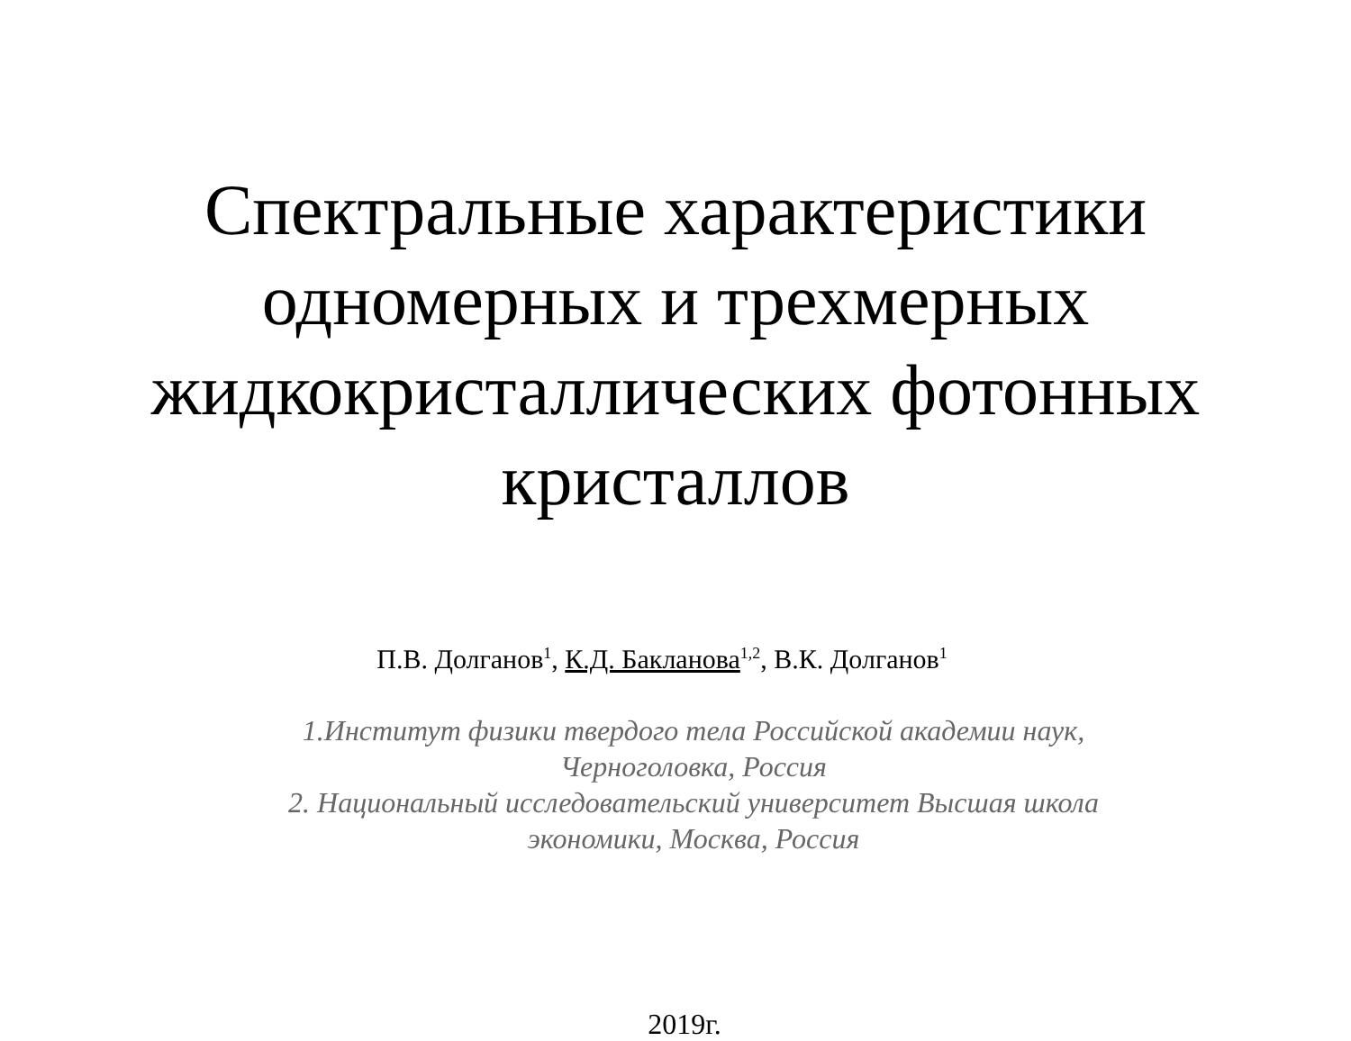Спектральные характеристики
одномерных и трехмерных
жидкокристаллических фотонных
кристаллов
П.В. Долганов<sup>1</sup>, К.Д. Бакланова<sup>1,2</sup>, В.К. Долганов<sup>1</sup>
1.Институт физики твердого тела Российской академии наук,
Черноголовка, Россия
2. Национальный исследовательский университет Высшая школа
экономики, Москва, Россия
2019г.